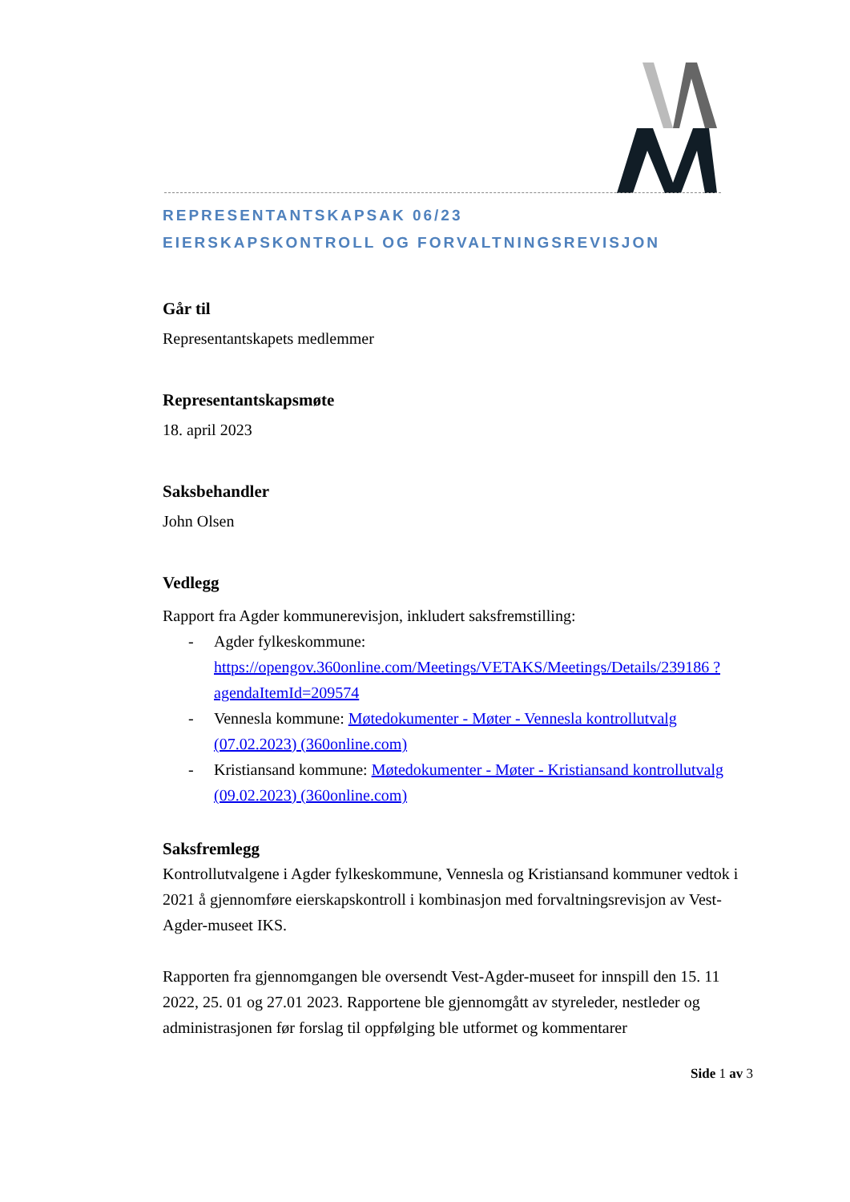REPRESENTANTSKAPSAK 06/23
EIERSKAPSKONTROLL OG FORVALTNINGSREVISJON
Går til
Representantskapets medlemmer
Representantskapsmøte
18. april 2023
Saksbehandler
John Olsen
Vedlegg
Rapport fra Agder kommunerevisjon, inkludert saksfremstilling:
- Agder fylkeskommune: https://opengov.360online.com/Meetings/VETAKS/Meetings/Details/239186 ?agendaItemId=209574
- Vennesla kommune: Møtedokumenter - Møter - Vennesla kontrollutvalg (07.02.2023) (360online.com)
- Kristiansand kommune: Møtedokumenter - Møter - Kristiansand kontrollutvalg (09.02.2023) (360online.com)
Saksfremlegg
Kontrollutvalgene i Agder fylkeskommune, Vennesla og Kristiansand kommuner vedtok i 2021 å gjennomføre eierskapskontroll i kombinasjon med forvaltningsrevisjon av Vest-Agder-museet IKS.
Rapporten fra gjennomgangen ble oversendt Vest-Agder-museet for innspill den 15. 11 2022, 25. 01 og 27.01 2023. Rapportene ble gjennomgått av styreleder, nestleder og administrasjonen før forslag til oppfølging ble utformet og kommentarer
Side 1 av 3